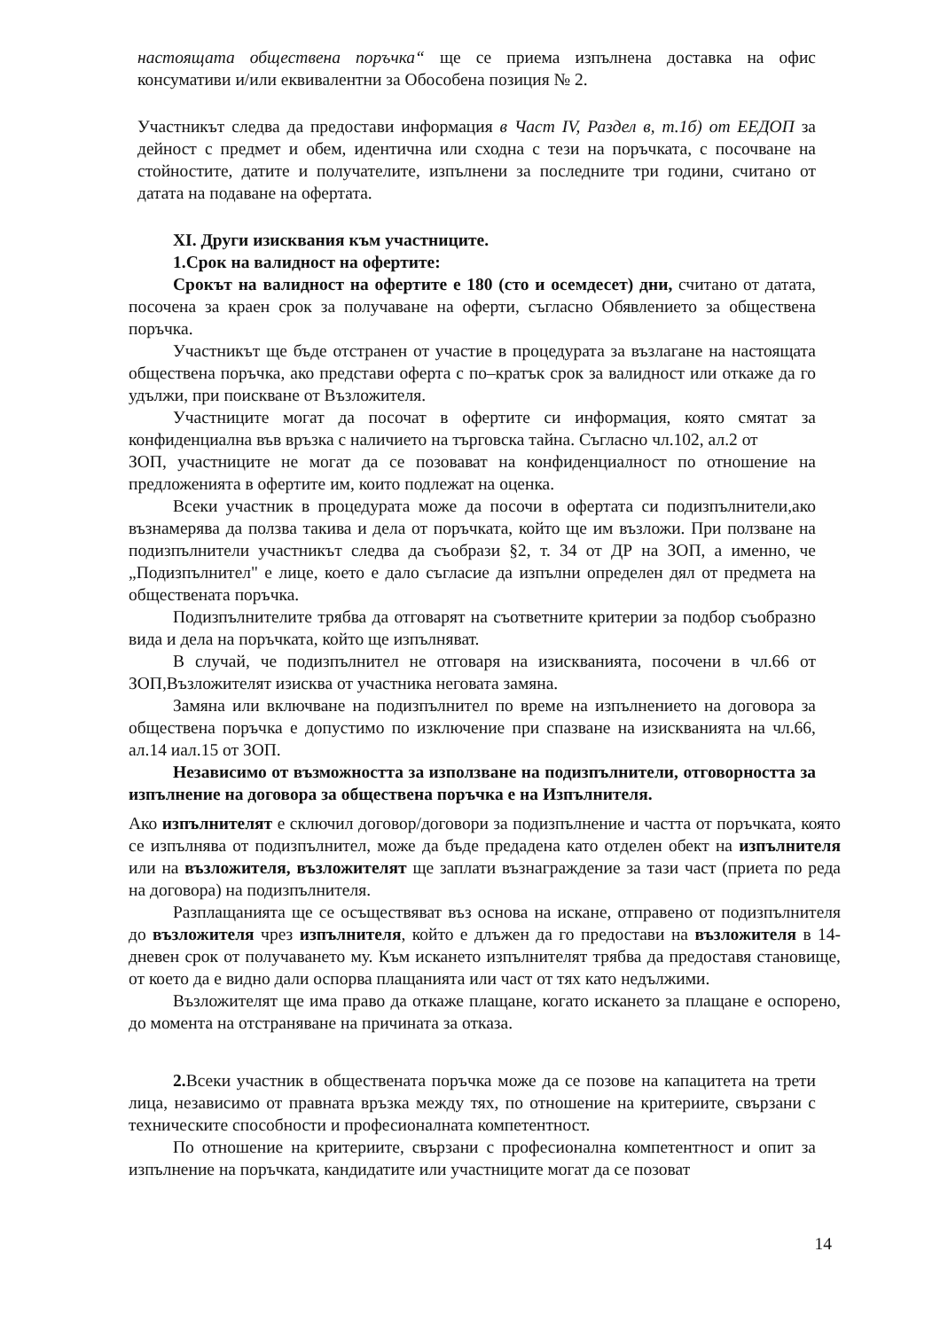настоящата обществена поръчка“ ще се приема изпълнена доставка на офис консумативи и/или еквивалентни за Обособена позиция № 2.
Участникът следва да предостави информация в Част IV, Раздел в, т.1б) от ЕЕДОП за дейност с предмет и обем, идентична или сходна с тези на поръчката, с посочване на стойностите, датите и получателите, изпълнени за последните три години, считано от датата на подаване на офертата.
XI. Други изисквания към участниците.
1.Срок на валидност на офертите:
Срокът на валидност на офертите е 180 (сто и осемдесет) дни, считано от датата, посочена за краен срок за получаване на оферти, съгласно Обявлението за обществена поръчка.
Участникът ще бъде отстранен от участие в процедурата за възлагане на настоящата обществена поръчка, ако представи оферта с по–кратък срок за валидност или откаже да го удължи, при поискване от Възложителя.
Участниците могат да посочат в офертите си информация, която смятат за конфиденциална във връзка с наличието на търговска тайна. Съгласно чл.102, ал.2 от
ЗОП, участниците не могат да се позовават на конфиденциалност по отношение на предложенията в офертите им, които подлежат на оценка.
Всеки участник в процедурата може да посочи в офертата си подизпълнители,ако възнамерява да ползва такива и дела от поръчката, който ще им възложи. При ползване на подизпълнители участникът следва да съобрази §2, т. 34 от ДР на ЗОП, а именно, че „Подизпълнител" е лице, което е дало съгласие да изпълни определен дял от предмета на обществената поръчка.
Подизпълнителите трябва да отговарят на съответните критерии за подбор съобразно вида и дела на поръчката, който ще изпълняват.
В случай, че подизпълнител не отговаря на изискванията, посочени в чл.66 от ЗОП,Възложителят изисква от участника неговата замяна.
Замяна или включване на подизпълнител по време на изпълнението на договора за обществена поръчка е допустимо по изключение при спазване на изискванията на чл.66, ал.14 иал.15 от ЗОП.
Независимо от възможността за използване на подизпълнители, отговорността за изпълнение на договора за обществена поръчка е на Изпълнителя.
Ако изпълнителят е сключил договор/договори за подизпълнение и частта от поръчката, която се изпълнява от подизпълнител, може да бъде предадена като отделен обект на изпълнителя или на възложителя, възложителят ще заплати възнаграждение за тази част (приета по реда на договора) на подизпълнителя.
Разплащанията ще се осъществяват въз основа на искане, отправено от подизпълнителя до възложителя чрез изпълнителя, който е длъжен да го предостави на възложителя в 14-дневен срок от получаването му. Към искането изпълнителят трябва да предоставя становище, от което да е видно дали оспорва плащанията или част от тях като недължими.
Възложителят ще има право да откаже плащане, когато искането за плащане е оспорено, до момента на отстраняване на причината за отказа.
2. Всеки участник в обществената поръчка може да се позове на капацитета на трети лица, независимо от правната връзка между тях, по отношение на критериите, свързани с техническите способности и професионалната компетентност.
По отношение на критериите, свързани с професионална компетентност и опит за изпълнение на поръчката, кандидатите или участниците могат да се позоват
14